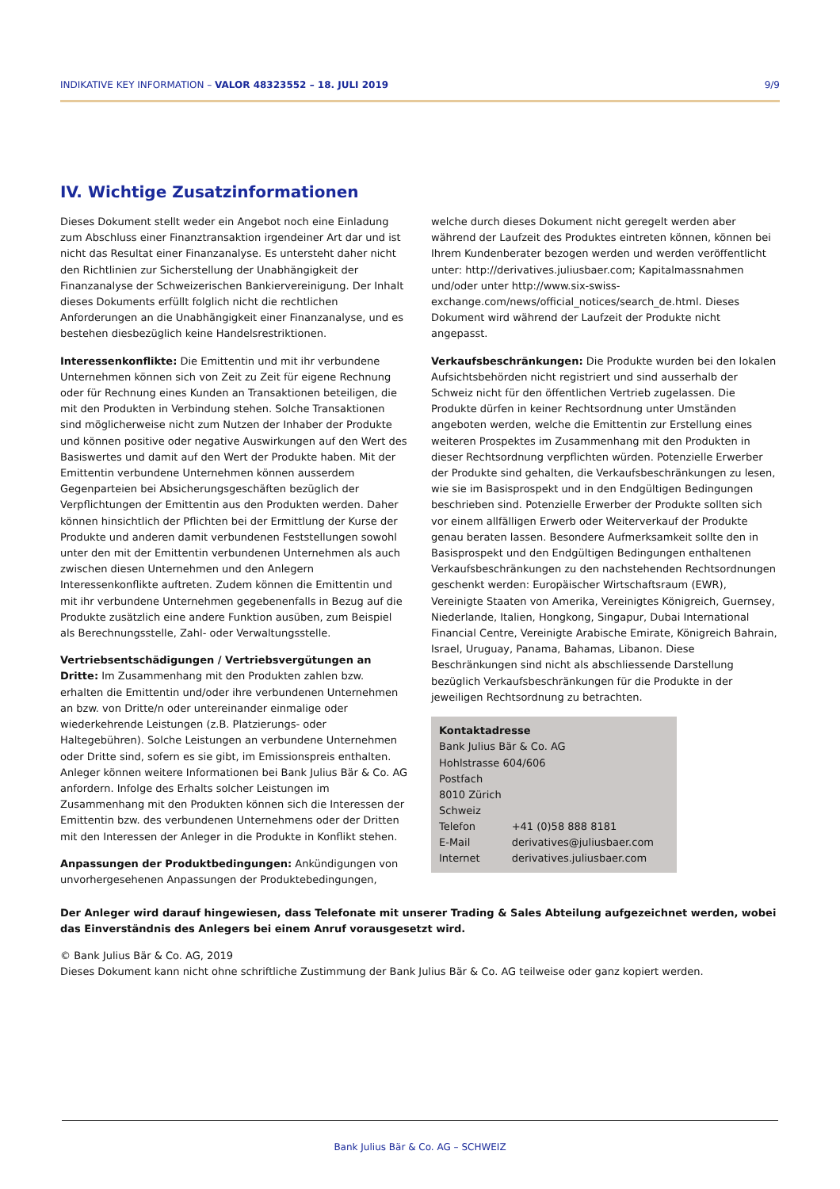INDIKATIVE KEY INFORMATION – VALOR 48323552 – 18. JULI 2019 9/9
IV. Wichtige Zusatzinformationen
Dieses Dokument stellt weder ein Angebot noch eine Einladung zum Abschluss einer Finanztransaktion irgendeiner Art dar und ist nicht das Resultat einer Finanzanalyse. Es untersteht daher nicht den Richtlinien zur Sicherstellung der Unabhängigkeit der Finanzanalyse der Schweizerischen Bankiervereinigung. Der Inhalt dieses Dokuments erfüllt folglich nicht die rechtlichen Anforderungen an die Unabhängigkeit einer Finanzanalyse, und es bestehen diesbezüglich keine Handelsrestriktionen.
Interessenkonflikte: Die Emittentin und mit ihr verbundene Unternehmen können sich von Zeit zu Zeit für eigene Rechnung oder für Rechnung eines Kunden an Transaktionen beteiligen, die mit den Produkten in Verbindung stehen. Solche Transaktionen sind möglicherweise nicht zum Nutzen der Inhaber der Produkte und können positive oder negative Auswirkungen auf den Wert des Basiswertes und damit auf den Wert der Produkte haben. Mit der Emittentin verbundene Unternehmen können ausserdem Gegenparteien bei Absicherungsgeschäften bezüglich der Verpflichtungen der Emittentin aus den Produkten werden. Daher können hinsichtlich der Pflichten bei der Ermittlung der Kurse der Produkte und anderen damit verbundenen Feststellungen sowohl unter den mit der Emittentin verbundenen Unternehmen als auch zwischen diesen Unternehmen und den Anlegern Interessenkonflikte auftreten. Zudem können die Emittentin und mit ihr verbundene Unternehmen gegebenenfalls in Bezug auf die Produkte zusätzlich eine andere Funktion ausüben, zum Beispiel als Berechnungsstelle, Zahl- oder Verwaltungsstelle.
Vertriebsentschädigungen / Vertriebsvergütungen an Dritte: Im Zusammenhang mit den Produkten zahlen bzw. erhalten die Emittentin und/oder ihre verbundenen Unternehmen an bzw. von Dritte/n oder untereinander einmalige oder wiederkehrende Leistungen (z.B. Platzierungs- oder Haltegebühren). Solche Leistungen an verbundene Unternehmen oder Dritte sind, sofern es sie gibt, im Emissionspreis enthalten. Anleger können weitere Informationen bei Bank Julius Bär & Co. AG anfordern. Infolge des Erhalts solcher Leistungen im Zusammenhang mit den Produkten können sich die Interessen der Emittentin bzw. des verbundenen Unternehmens oder der Dritten mit den Interessen der Anleger in die Produkte in Konflikt stehen.
Anpassungen der Produktbedingungen: Ankündigungen von unvorhergesehenen Anpassungen der Produktebedingungen,
welche durch dieses Dokument nicht geregelt werden aber während der Laufzeit des Produktes eintreten können, können bei Ihrem Kundenberater bezogen werden und werden veröffentlicht unter: http://derivatives.juliusbaer.com; Kapitalmassnahmen und/oder unter http://www.six-swiss-exchange.com/news/official_notices/search_de.html. Dieses Dokument wird während der Laufzeit der Produkte nicht angepasst.
Verkaufsbeschränkungen: Die Produkte wurden bei den lokalen Aufsichtsbehörden nicht registriert und sind ausserhalb der Schweiz nicht für den öffentlichen Vertrieb zugelassen. Die Produkte dürfen in keiner Rechtsordnung unter Umständen angeboten werden, welche die Emittentin zur Erstellung eines weiteren Prospektes im Zusammenhang mit den Produkten in dieser Rechtsordnung verpflichten würden. Potenzielle Erwerber der Produkte sind gehalten, die Verkaufsbeschränkungen zu lesen, wie sie im Basisprospekt und in den Endgültigen Bedingungen beschrieben sind. Potenzielle Erwerber der Produkte sollten sich vor einem allfälligen Erwerb oder Weiterverkauf der Produkte genau beraten lassen. Besondere Aufmerksamkeit sollte den in Basisprospekt und den Endgültigen Bedingungen enthaltenen Verkaufsbeschränkungen zu den nachstehenden Rechtsordnungen geschenkt werden: Europäischer Wirtschaftsraum (EWR), Vereinigte Staaten von Amerika, Vereinigtes Königreich, Guernsey, Niederlande, Italien, Hongkong, Singapur, Dubai International Financial Centre, Vereinigte Arabische Emirate, Königreich Bahrain, Israel, Uruguay, Panama, Bahamas, Libanon. Diese Beschränkungen sind nicht als abschliessende Darstellung bezüglich Verkaufsbeschränkungen für die Produkte in der jeweiligen Rechtsordnung zu betrachten.
Kontaktadresse
Bank Julius Bär & Co. AG
Hohlstrasse 604/606
Postfach
8010 Zürich
Schweiz
| Telefon | +41 (0)58 888 8181 |
| E-Mail | derivatives@juliusbaer.com |
| Internet | derivatives.juliusbaer.com |
Der Anleger wird darauf hingewiesen, dass Telefonate mit unserer Trading & Sales Abteilung aufgezeichnet werden, wobei das Einverständnis des Anlegers bei einem Anruf vorausgesetzt wird.
© Bank Julius Bär & Co. AG, 2019
Dieses Dokument kann nicht ohne schriftliche Zustimmung der Bank Julius Bär & Co. AG teilweise oder ganz kopiert werden.
Bank Julius Bär & Co. AG – SCHWEIZ